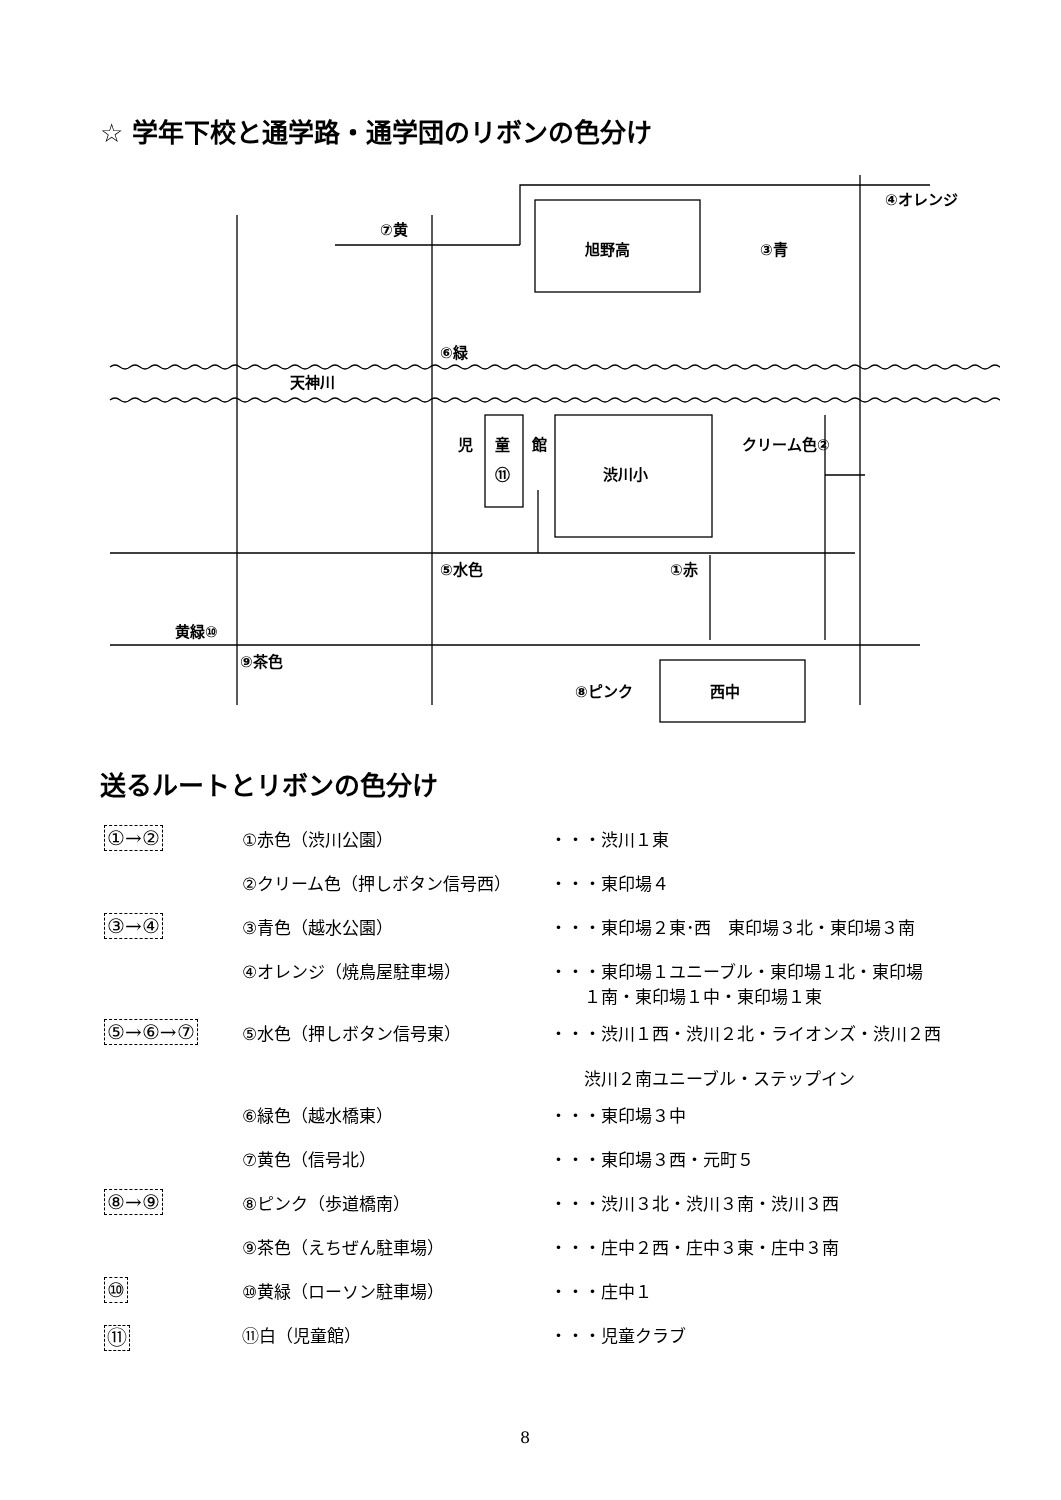☆ 学年下校と通学路・通学団のリボンの色分け
⑦黄
旭野高
③青
④オレンジ
⑥緑
天神川
児
童
館
⑪
渋川小
クリーム色②
⑤水色
①赤
黄緑⑩
⑨茶色
⑧ピンク
西中
送るルートとリボンの色分け
| ①→② | ①赤色（渋川公園） | ・・・渋川１東 |
| | ②クリーム色（押しボタン信号西） | ・・・東印場４ |
| ③→④ | ③青色（越水公園） | ・・・東印場２東･西 東印場３北・東印場３南 |
| | ④オレンジ（焼鳥屋駐車場） | ・・・東印場１ユニーブル・東印場１北・東印場 １南・東印場１中・東印場１東 |
| ⑤→⑥→⑦ | ⑤水色（押しボタン信号東） | ・・・渋川１西・渋川２北・ライオンズ・渋川２西 渋川２南ユニーブル・ステップイン |
| | ⑥緑色（越水橋東） | ・・・東印場３中 |
| | ⑦黄色（信号北） | ・・・東印場３西・元町５ |
| ⑧→⑨ | ⑧ピンク（歩道橋南） | ・・・渋川３北・渋川３南・渋川３西 |
| | ⑨茶色（えちぜん駐車場） | ・・・庄中２西・庄中３東・庄中３南 |
| ⑩ | ⑩黄緑（ローソン駐車場） | ・・・庄中１ |
| ⑪ | ⑪白（児童館） | ・・・児童クラブ |
8